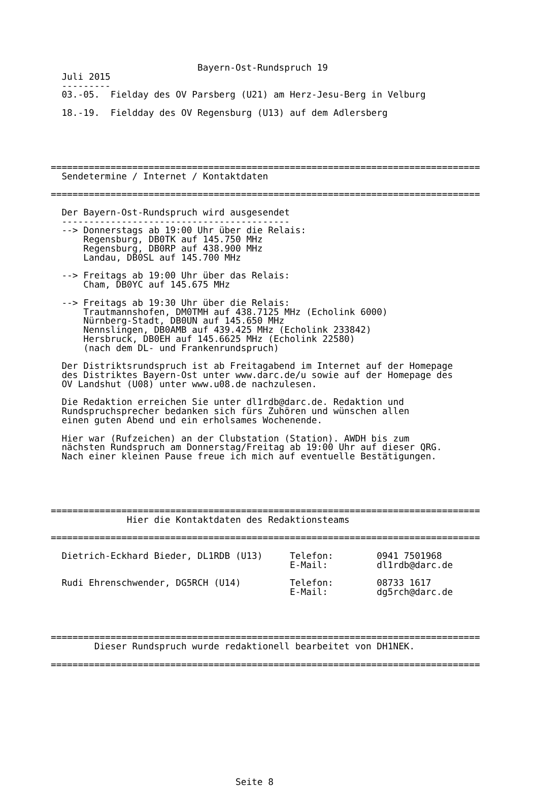Bayern-Ost-Rundspruch 19
  Juli 2015
  ---------
  03.-05.  Fielday des OV Parsberg (U21) am Herz-Jesu-Berg in Velburg

  18.-19.  Fieldday des OV Regensburg (U13) auf dem Adlersberg





===============================================================================
  Sendetermine / Internet / Kontaktdaten

===============================================================================

  Der Bayern-Ost-Rundspruch wird ausgesendet
  ------------------------------------------
  --> Donnerstags ab 19:00 Uhr über die Relais:
      Regensburg, DB0TK auf 145.750 MHz
      Regensburg, DB0RP auf 438.900 MHz
      Landau, DB0SL auf 145.700 MHz

  --> Freitags ab 19:00 Uhr über das Relais:
      Cham, DB0YC auf 145.675 MHz

  --> Freitags ab 19:30 Uhr über die Relais:
      Trautmannshofen, DM0TMH auf 438.7125 MHz (Echolink 6000)
      Nürnberg-Stadt, DB0UN auf 145.650 MHz
      Nennslingen, DB0AMB auf 439.425 MHz (Echolink 233842)
      Hersbruck, DB0EH auf 145.6625 MHz (Echolink 22580)
      (nach dem DL- und Frankenrundspruch)

  Der Distriktsrundspruch ist ab Freitagabend im Internet auf der Homepage
  des Distriktes Bayern-Ost unter www.darc.de/u sowie auf der Homepage des
  OV Landshut (U08) unter www.u08.de nachzulesen.

  Die Redaktion erreichen Sie unter dl1rdb@darc.de. Redaktion und
  Rundspruchsprecher bedanken sich fürs Zuhören und wünschen allen
  einen guten Abend und ein erholsames Wochenende.

  Hier war (Rufzeichen) an der Clubstation (Station). AWDH bis zum
  nächsten Rundspruch am Donnerstag/Freitag ab 19:00 Uhr auf dieser QRG.
  Nach einer kleinen Pause freue ich mich auf eventuelle Bestätigungen.





===============================================================================
              Hier die Kontaktdaten des Redaktionsteams

===============================================================================

  Dietrich-Eckhard Bieder, DL1RDB (U13)     Telefon:        0941 7501968
                                            E-Mail:         dl1rdb@darc.de

  Rudi Ehrenschwender, DG5RCH (U14)         Telefon:        08733 1617
                                            E-Mail:         dg5rch@darc.de




===============================================================================
        Dieser Rundspruch wurde redaktionell bearbeitet von DH1NEK.

===============================================================================












                                  Seite 8